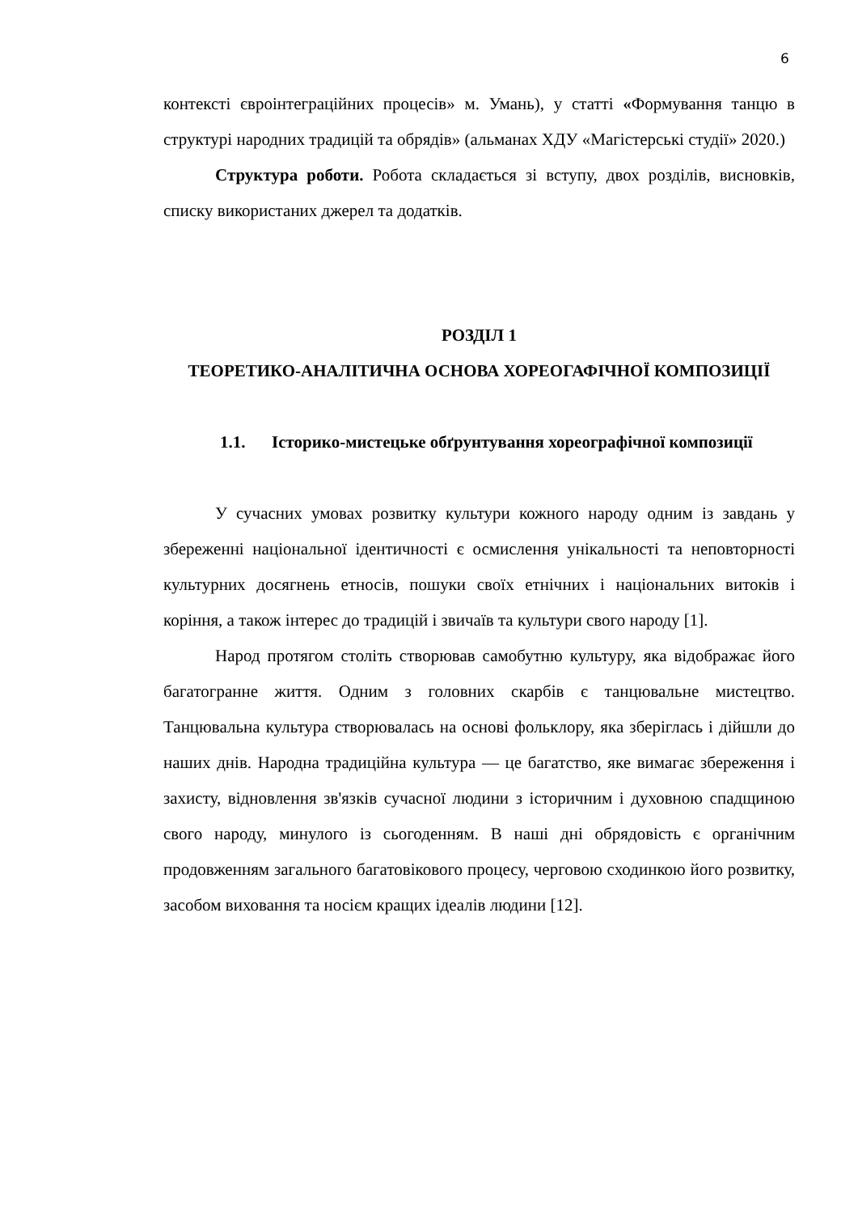6
контексті євроінтеграційних процесів» м. Умань), у статті «Формування танцю в структурі народних традицій та обрядів» (альманах ХДУ «Магістерські студії» 2020.)
Структура роботи. Робота складається зі вступу, двох розділів, висновків, списку використаних джерел та додатків.
РОЗДІЛ 1
ТЕОРЕТИКО-АНАЛІТИЧНА ОСНОВА ХОРЕОГАФІЧНОЇ КОМПОЗИЦІЇ
1.1. Історико-мистецьке обґрунтування хореографічної композиції
У сучасних умовах розвитку культури кожного народу одним із завдань у збереженні національної ідентичності є осмислення унікальності та неповторності культурних досягнень етносів, пошуки своїх етнічних і національних витоків і коріння, а також інтерес до традицій і звичаїв та культури свого народу [1].
Народ протягом століть створював самобутню культуру, яка відображає його багатогранне життя. Одним з головних скарбів є танцювальне мистецтво. Танцювальна культура створювалась на основі фольклору, яка зберіглась і дійшли до наших днів. Народна традиційна культура — це багатство, яке вимагає збереження і захисту, відновлення зв'язків сучасної людини з історичним і духовною спадщиною свого народу, минулого із сьогоденням. В наші дні обрядовість є органічним продовженням загального багатовікового процесу, черговою сходинкою його розвитку, засобом виховання та носієм кращих ідеалів людини [12].